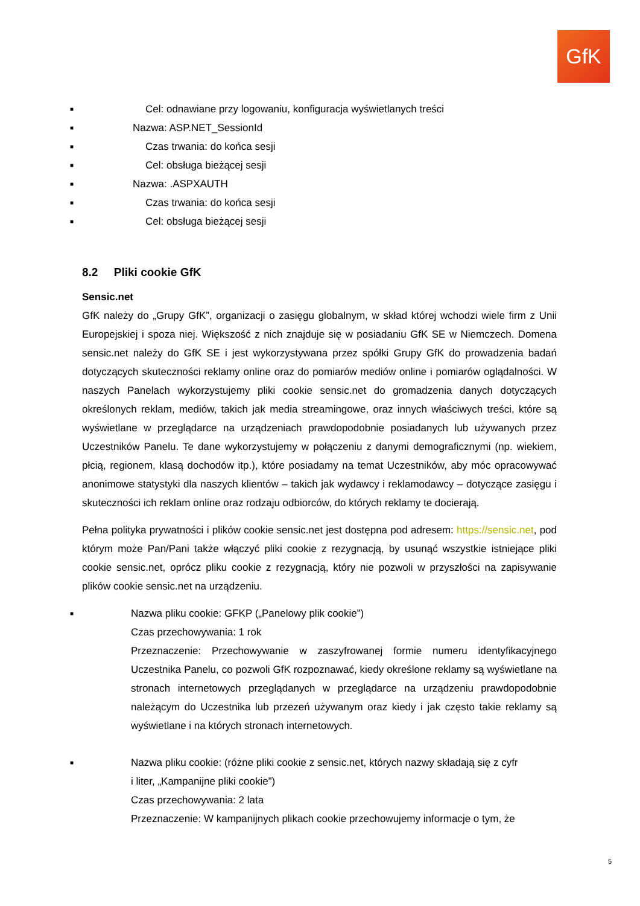GfK
■ Cel: odnawiane przy logowaniu, konfiguracja wyświetlanych treści
■ Nazwa: ASP.NET_SessionId
■ Czas trwania: do końca sesji
■ Cel: obsługa bieżącej sesji
■ Nazwa: .ASPXAUTH
■ Czas trwania: do końca sesji
■ Cel: obsługa bieżącej sesji
8.2 Pliki cookie GfK
Sensic.net
GfK należy do „Grupy GfK”, organizacji o zasięgu globalnym, w skład której wchodzi wiele firm z Unii Europejskiej i spoza niej. Większość z nich znajduje się w posiadaniu GfK SE w Niemczech. Domena sensic.net należy do GfK SE i jest wykorzystywana przez spółki Grupy GfK do prowadzenia badań dotyczących skuteczności reklamy online oraz do pomiarów mediów online i pomiarów oglądalności. W naszych Panelach wykorzystujemy pliki cookie sensic.net do gromadzenia danych dotyczących określonych reklam, mediów, takich jak media streamingowe, oraz innych właściwych treści, które są wyświetlane w przeglądarce na urządzeniach prawdopodobnie posiadanych lub używanych przez Uczestników Panelu. Te dane wykorzystujemy w połączeniu z danymi demograficznymi (np. wiekiem, płcią, regionem, klasą dochodów itp.), które posiadamy na temat Uczestników, aby móc opracowywać anonimowe statystyki dla naszych klientów – takich jak wydawcy i reklamodawcy – dotyczące zasięgu i skuteczności ich reklam online oraz rodzaju odbiorców, do których reklamy te docierają.
Pełna polityka prywatności i plików cookie sensic.net jest dostępna pod adresem: https://sensic.net, pod którym może Pan/Pani także włączyć pliki cookie z rezygnacją, by usunąć wszystkie istniejące pliki cookie sensic.net, oprócz pliku cookie z rezygnacją, który nie pozwoli w przyszłości na zapisywanie plików cookie sensic.net na urządzeniu.
■ Nazwa pliku cookie: GFKP („Panelowy plik cookie”)
Czas przechowywania: 1 rok
Przeznaczenie: Przechowywanie w zaszyfrowanej formie numeru identyfikacyjnego Uczestnika Panelu, co pozwoli GfK rozpoznawać, kiedy określone reklamy są wyświetlane na stronach internetowych przeglądanych w przeglądarce na urządzeniu prawdopodobnie należącym do Uczestnika lub przezeń używanym oraz kiedy i jak często takie reklamy są wyświetlane i na których stronach internetowych.
■ Nazwa pliku cookie: (różne pliki cookie z sensic.net, których nazwy składają się z cyfr
i liter, „Kampanijne pliki cookie”)
Czas przechowywania: 2 lata
Przeznaczenie: W kampanijnych plikach cookie przechowujemy informacje o tym, że
5